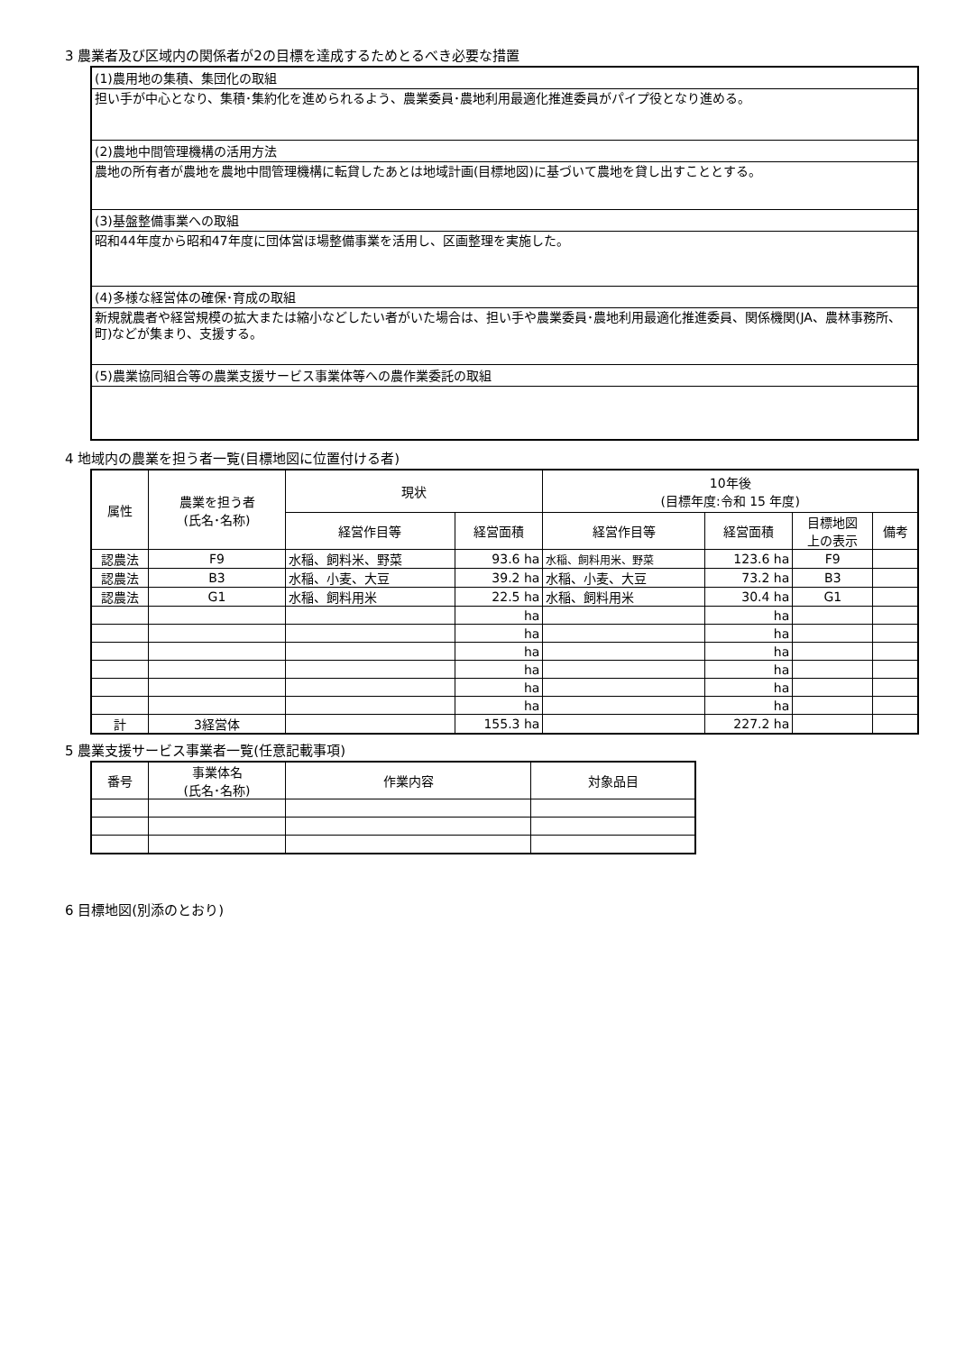3 農業者及び区域内の関係者が2の目標を達成するためとるべき必要な措置
(1)農用地の集積、集団化の取組
担い手が中心となり、集積･集約化を進められるよう、農業委員･農地利用最適化推進委員がパイプ役となり進める。
(2)農地中間管理機構の活用方法
農地の所有者が農地を農地中間管理機構に転貸したあとは地域計画(目標地図)に基づいて農地を貸し出すこととする。
(3)基盤整備事業への取組
昭和44年度から昭和47年度に団体営ほ場整備事業を活用し、区画整理を実施した。
(4)多様な経営体の確保･育成の取組
新規就農者や経営規模の拡大または縮小などしたい者がいた場合は、担い手や農業委員･農地利用最適化推進委員、関係機関(JA、農林事務所、町)などが集まり、支援する。
(5)農業協同組合等の農業支援サービス事業体等への農作業委託の取組
4 地域内の農業を担う者一覧(目標地図に位置付ける者)
| 属性 | 農業を担う者 (氏名･名称) | 現状 | | 10年後 (目標年度:令和 15 年度) | | | |
| --- | --- | --- | --- | --- | --- | --- | --- |
| | | 経営作目等 | 経営面積 | 経営作目等 | 経営面積 | 目標地図 上の表示 | 備考 |
| 認農法 | F9 | 水稲、飼料米、野菜 | 93.6 ha | 水稲、飼料用米、野菜 | 123.6 ha | F9 | |
| 認農法 | B3 | 水稲、小麦、大豆 | 39.2 ha | 水稲、小麦、大豆 | 73.2 ha | B3 | |
| 認農法 | G1 | 水稲、飼料用米 | 22.5 ha | 水稲、飼料用米 | 30.4 ha | G1 | |
| | | | ha | | ha | | |
| | | | ha | | ha | | |
| | | | ha | | ha | | |
| | | | ha | | ha | | |
| | | | ha | | ha | | |
| | | | ha | | ha | | |
| 計 | 3経営体 | | 155.3 ha | | 227.2 ha | | |
5 農業支援サービス事業者一覧(任意記載事項)
| 番号 | 事業体名 (氏名･名称) | 作業内容 | 対象品目 |
| --- | --- | --- | --- |
6 目標地図(別添のとおり)